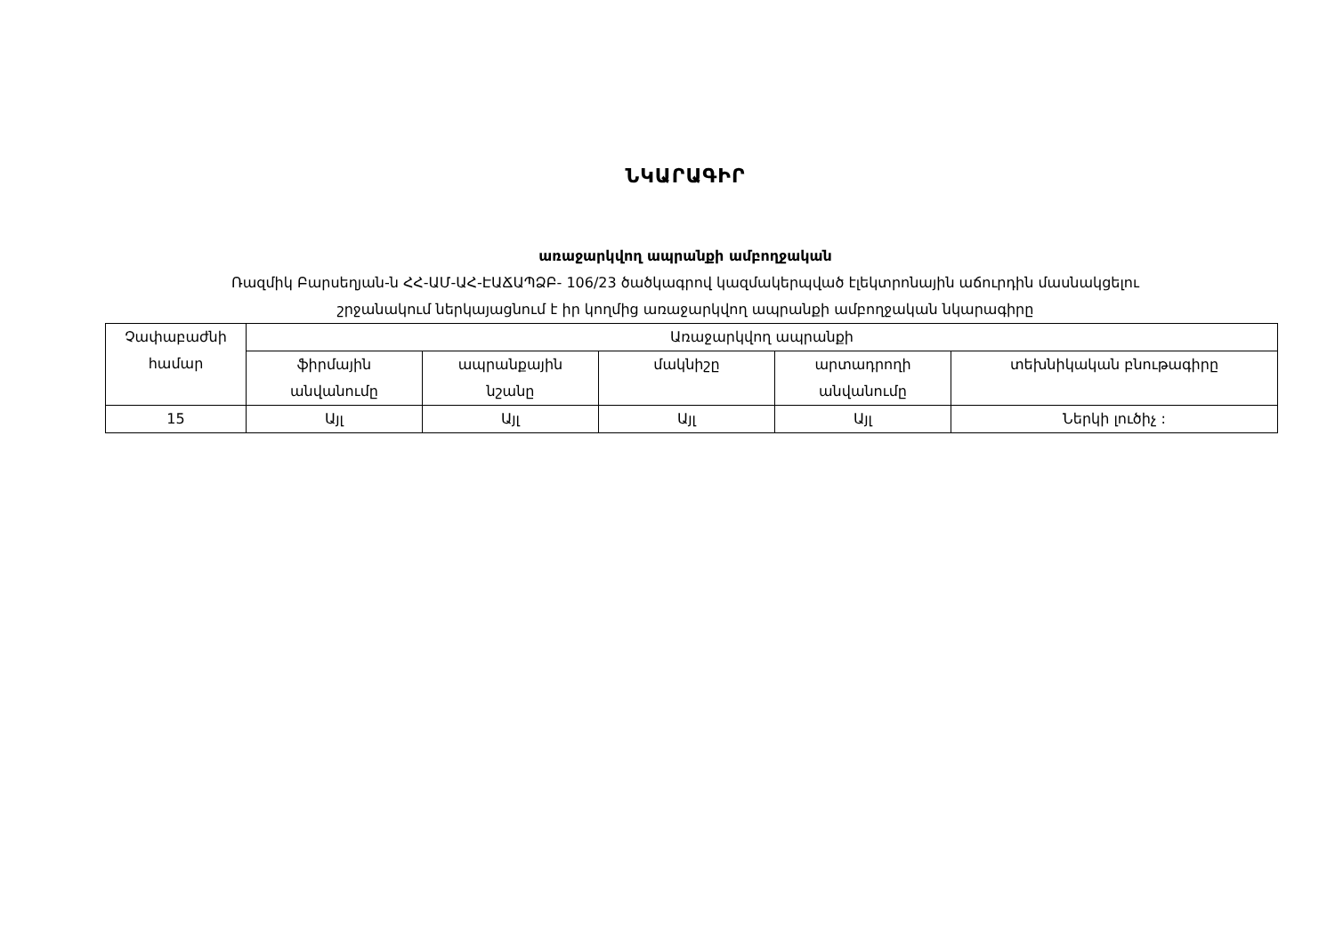ՆԿԱՐԱԳԻՐ
առաջարկվող ապրանքի ամբողջական
Ռազմիկ Բարսեղյան-ն ՀՀ-ԱՄ-ԱՀ-ԷԱՃԱՊՁԲ- 106/23 ծածկագրով կազմակերպված էլեկտրոնային աճուրդին մասնակցելու
շրջանակում ներկայացնում է իր կողմից առաջարկվող ապրանքի ամբողջական նկարագիրը
| Չափաբաժնի համար | Առաջարկվող ապրանքի | | | | |
| --- | --- | --- | --- | --- | --- |
| | ֆիրմային անվանումը | ապրանքային նշանը | մակնիշը | արտադրողի անվանումը | տեխնիկական բնութագիրը |
| 15 | Այլ | Այլ | Այլ | Այլ | Ներկի լուծիչ : |